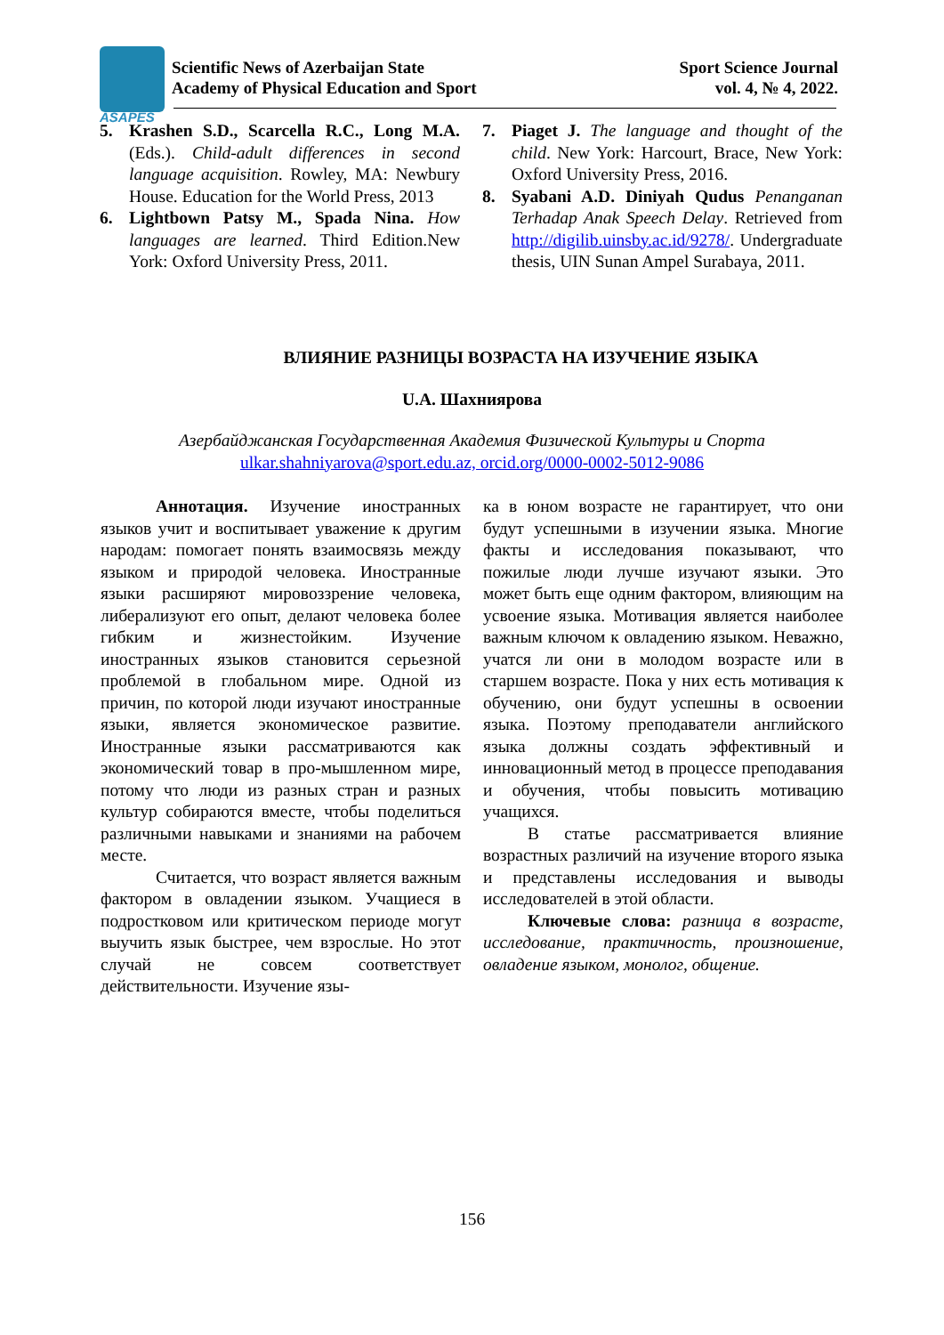ASAPES
Scientific News of Azerbaijan State
Academy of Physical Education and Sport
Sport Science Journal
vol. 4, № 4, 2022.
5. Krashen S.D., Scarcella R.C., Long M.A. (Eds.). Child-adult differences in second language acquisition. Rowley, MA: Newbury House. Education for the World Press, 2013
6. Lightbown Patsy M., Spada Nina. How languages are learned. Third Edition.New York: Oxford University Press, 2011.
7. Piaget J. The language and thought of the child. New York: Harcourt, Brace, New York: Oxford University Press, 2016.
8. Syabani A.D. Diniyah Qudus Penanganan Terhadap Anak Speech Delay. Retrieved from http://digilib.uinsby.ac.id/9278/. Undergraduate thesis, UIN Sunan Ampel Surabaya, 2011.
ВЛИЯНИЕ РАЗНИЦЫ ВОЗРАСТА НА ИЗУЧЕНИЕ ЯЗЫКА
U.A. Шахниярова
Азербайджанская Государственная Академия Физической Культуры и Спорта
ulkar.shahniyarova@sport.edu.az, orcid.org/0000-0002-5012-9086
Аннотация. Изучение иностранных языков учит и воспитывает уважение к другим народам: помогает понять взаимосвязь между языком и природой человека. Иностранные языки расширяют мировоззрение человека, либерализуют его опыт, делают человека более гибким и жизнестойким. Изучение иностранных языков становится серьезной проблемой в глобальном мире. Одной из причин, по которой люди изучают иностранные языки, является экономическое развитие. Иностранные языки рассматриваются как экономический товар в про-мышленном мире, потому что люди из разных стран и разных культур собираются вместе, чтобы поделиться различными навыками и знаниями на рабочем месте.
Считается, что возраст является важным фактором в овладении языком. Учащиеся в подростковом или критическом периоде могут выучить язык быстрее, чем взрослые. Но этот случай не совсем соответствует действительности. Изучение язы-
ка в юном возрасте не гарантирует, что они будут успешными в изучении языка. Многие факты и исследования показывают, что пожилые люди лучше изучают языки. Это может быть еще одним фактором, влияющим на усвоение языка. Мотивация является наиболее важным ключом к овладению языком. Неважно, учатся ли они в молодом возрасте или в старшем возрасте. Пока у них есть мотивация к обучению, они будут успешны в освоении языка. Поэтому преподаватели английского языка должны создать эффективный и инновационный метод в процессе преподавания и обучения, чтобы повысить мотивацию учащихся.
В статье рассматривается влияние возрастных различий на изучение второго языка и представлены исследования и выводы исследователей в этой области.
Ключевые слова: разница в возрасте, исследование, практичность, произношение, овладение языком, монолог, общение.
156